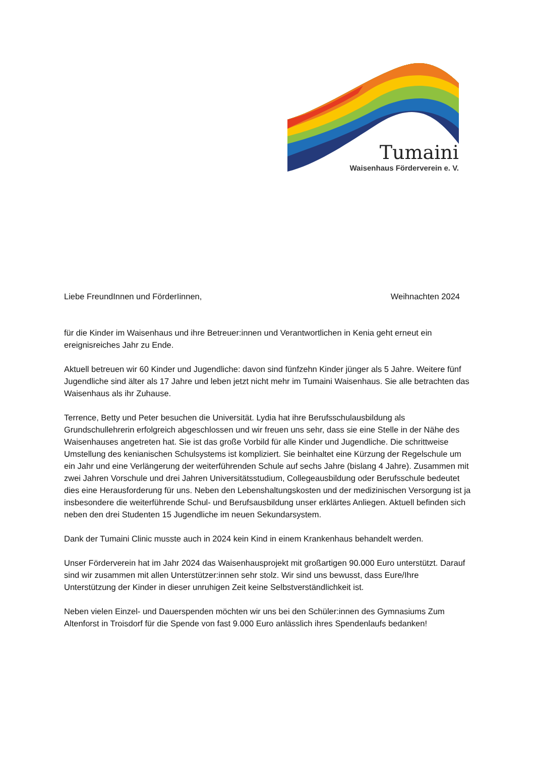Tumaini
Waisenhaus Förderverein e. V.
Liebe FreundInnen und FörderIinnen, Weihnachten 2024
für die Kinder im Waisenhaus und ihre Betreuer:innen und Verantwortlichen in Kenia geht erneut ein ereignisreiches Jahr zu Ende.
Aktuell betreuen wir 60 Kinder und Jugendliche: davon sind fünfzehn Kinder jünger als 5 Jahre. Weitere fünf Jugendliche sind älter als 17 Jahre und leben jetzt nicht mehr im Tumaini Waisenhaus. Sie alle betrachten das Waisenhaus als ihr Zuhause.
Terrence, Betty und Peter besuchen die Universität. Lydia hat ihre Berufsschulausbildung als Grundschullehrerin erfolgreich abgeschlossen und wir freuen uns sehr, dass sie eine Stelle in der Nähe des Waisenhauses angetreten hat. Sie ist das große Vorbild für alle Kinder und Jugendliche. Die schrittweise Umstellung des kenianischen Schulsystems ist kompliziert. Sie beinhaltet eine Kürzung der Regelschule um ein Jahr und eine Verlängerung der weiterführenden Schule auf sechs Jahre (bislang 4 Jahre). Zusammen mit zwei Jahren Vorschule und drei Jahren Universitätsstudium, Collegeausbildung oder Berufsschule bedeutet dies eine Herausforderung für uns. Neben den Lebenshaltungskosten und der medizinischen Versorgung ist ja insbesondere die weiterführende Schul- und Berufsausbildung unser erklärtes Anliegen. Aktuell befinden sich neben den drei Studenten 15 Jugendliche im neuen Sekundarsystem.
Dank der Tumaini Clinic musste auch in 2024 kein Kind in einem Krankenhaus behandelt werden.
Unser Förderverein hat im Jahr 2024 das Waisenhausprojekt mit großartigen 90.000 Euro unterstützt. Darauf sind wir zusammen mit allen Unterstützer:innen sehr stolz. Wir sind uns bewusst, dass Eure/Ihre Unterstützung der Kinder in dieser unruhigen Zeit keine Selbstverständlichkeit ist.
Neben vielen Einzel- und Dauerspenden möchten wir uns bei den Schüler:innen des Gymnasiums Zum Altenforst in Troisdorf für die Spende von fast 9.000 Euro anlässlich ihres Spendenlaufs bedanken!